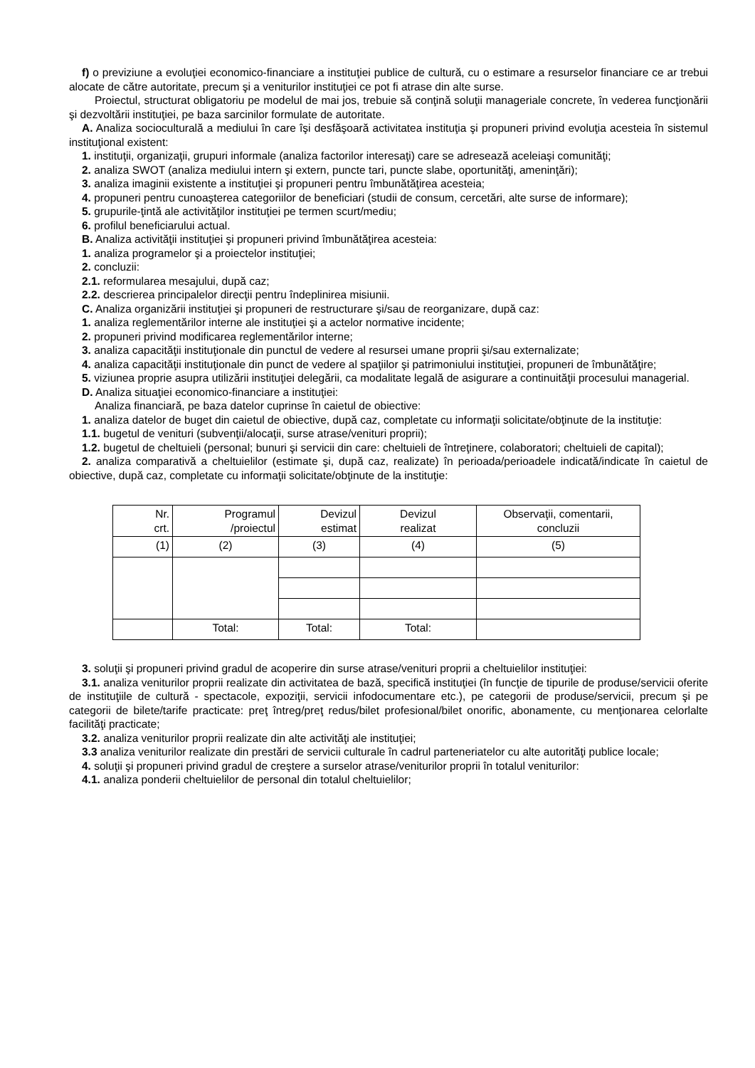f) o previziune a evoluţiei economico-financiare a instituţiei publice de cultură, cu o estimare a resurselor financiare ce ar trebui alocate de către autoritate, precum şi a veniturilor instituţiei ce pot fi atrase din alte surse.
Proiectul, structurat obligatoriu pe modelul de mai jos, trebuie să conţină soluţii manageriale concrete, în vederea funcţionării şi dezvoltării instituţiei, pe baza sarcinilor formulate de autoritate.
A. Analiza socioculturală a mediului în care îşi desfăşoară activitatea instituţia şi propuneri privind evoluţia acesteia în sistemul instituţional existent:
1. instituţii, organizaţii, grupuri informale (analiza factorilor interesaţi) care se adresează aceleiaşi comunităţi;
2. analiza SWOT (analiza mediului intern şi extern, puncte tari, puncte slabe, oportunităţi, ameninţări);
3. analiza imaginii existente a instituţiei şi propuneri pentru îmbunătăţirea acesteia;
4. propuneri pentru cunoaşterea categoriilor de beneficiari (studii de consum, cercetări, alte surse de informare);
5. grupurile-ţintă ale activităţilor instituţiei pe termen scurt/mediu;
6. profilul beneficiarului actual.
B. Analiza activităţii instituţiei şi propuneri privind îmbunătăţirea acesteia:
1. analiza programelor şi a proiectelor instituţiei;
2. concluzii:
2.1. reformularea mesajului, după caz;
2.2. descrierea principalelor direcţii pentru îndeplinirea misiunii.
C. Analiza organizării instituţiei şi propuneri de restructurare şi/sau de reorganizare, după caz:
1. analiza reglementărilor interne ale instituţiei şi a actelor normative incidente;
2. propuneri privind modificarea reglementărilor interne;
3. analiza capacităţii instituţionale din punctul de vedere al resursei umane proprii şi/sau externalizate;
4. analiza capacităţii instituţionale din punct de vedere al spaţiilor şi patrimoniului instituţiei, propuneri de îmbunătăţire;
5. viziunea proprie asupra utilizării instituţiei delegării, ca modalitate legală de asigurare a continuităţii procesului managerial.
D. Analiza situaţiei economico-financiare a instituţiei:
Analiza financiară, pe baza datelor cuprinse în caietul de obiective:
1. analiza datelor de buget din caietul de obiective, după caz, completate cu informaţii solicitate/obţinute de la instituţie:
1.1. bugetul de venituri (subvenţii/alocaţii, surse atrase/venituri proprii);
1.2. bugetul de cheltuieli (personal; bunuri şi servicii din care: cheltuieli de întreţinere, colaboratori; cheltuieli de capital);
2. analiza comparativă a cheltuielilor (estimate şi, după caz, realizate) în perioada/perioadele indicată/indicate în caietul de obiective, după caz, completate cu informaţii solicitate/obţinute de la instituţie:
| Nr. crt. | Programul /proiectul | Devizul estimat | Devizul realizat | Observaţii, comentarii, concluzii |
| (1) | (2) | (3) | (4) | (5) |
| | Total: | Total: | Total: | |
3. soluţii şi propuneri privind gradul de acoperire din surse atrase/venituri proprii a cheltuielilor instituţiei:
3.1. analiza veniturilor proprii realizate din activitatea de bază, specifică instituţiei (în funcţie de tipurile de produse/servicii oferite de instituţiile de cultură - spectacole, expoziţii, servicii infodocumentare etc.), pe categorii de produse/servicii, precum şi pe categorii de bilete/tarife practicate: preţ întreg/preţ redus/bilet profesional/bilet onorific, abonamente, cu menţionarea celorlalte facilităţi practicate;
3.2. analiza veniturilor proprii realizate din alte activităţi ale instituţiei;
3.3 analiza veniturilor realizate din prestări de servicii culturale în cadrul parteneriatelor cu alte autorităţi publice locale;
4. soluţii şi propuneri privind gradul de creştere a surselor atrase/veniturilor proprii în totalul veniturilor:
4.1. analiza ponderii cheltuielilor de personal din totalul cheltuielilor;